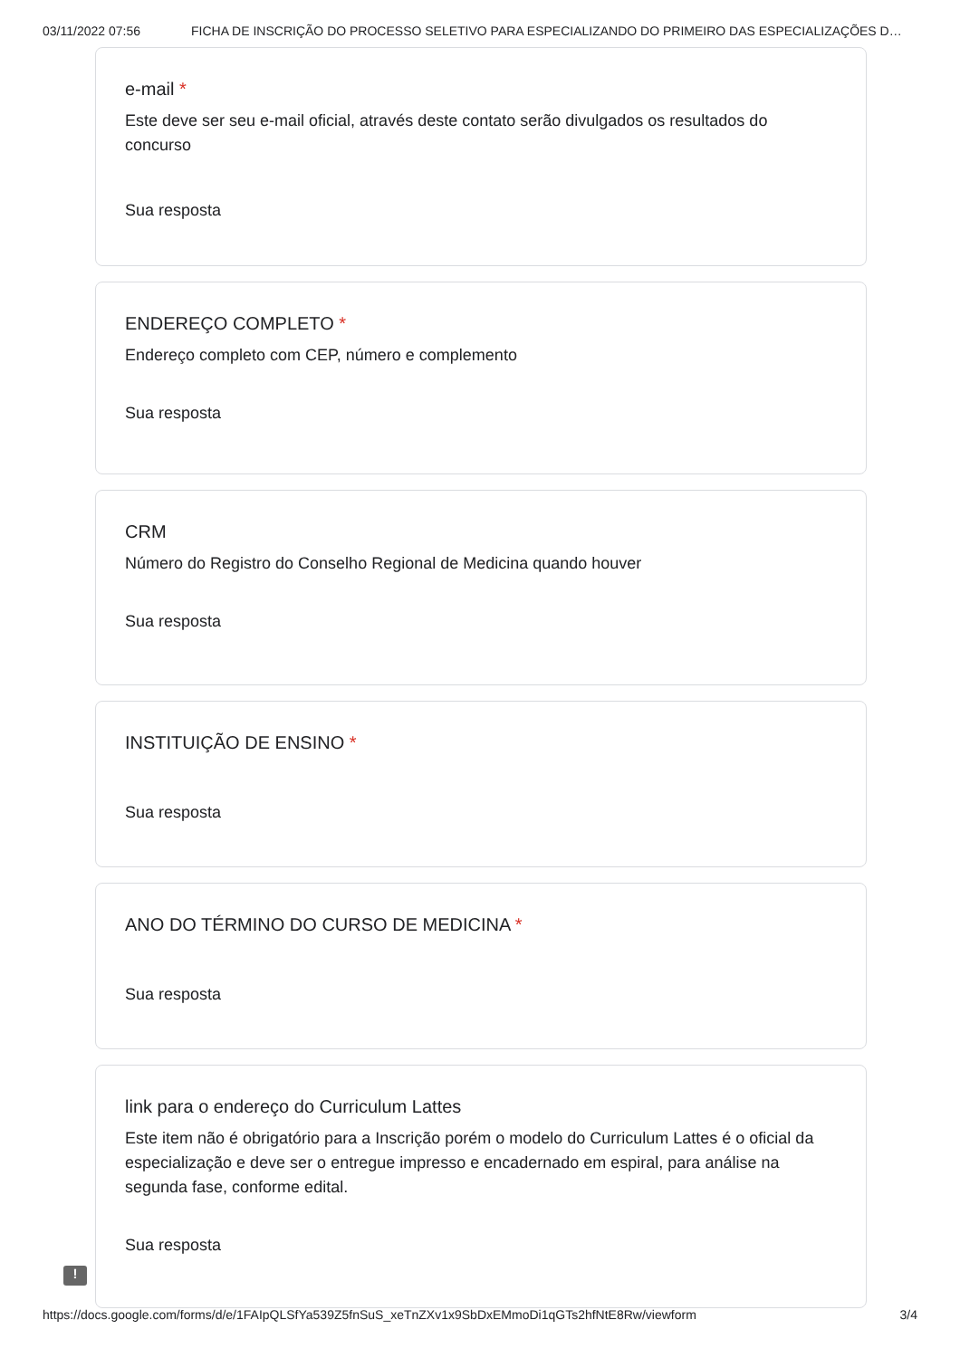03/11/2022 07:56 FICHA DE INSCRIÇÃO DO PROCESSO SELETIVO PARA ESPECIALIZANDO DO PRIMEIRO DAS ESPECIALIZAÇÕES D…
e-mail *
Este deve ser seu e-mail oficial, através deste contato serão divulgados os resultados do concurso
Sua resposta
ENDEREÇO COMPLETO *
Endereço completo com CEP, número e complemento
Sua resposta
CRM
Número do Registro do Conselho Regional de Medicina quando houver
Sua resposta
INSTITUIÇÃO DE ENSINO *
Sua resposta
ANO DO TÉRMINO DO CURSO DE MEDICINA *
Sua resposta
link para o endereço do Curriculum Lattes
Este item não é obrigatório para a Inscrição porém o modelo do Curriculum Lattes é o oficial da especialização e deve ser o entregue impresso e encadernado em espiral, para análise na segunda fase, conforme edital.
Sua resposta
!
https://docs.google.com/forms/d/e/1FAIpQLSfYa539Z5fnSuS_xeTnZXv1x9SbDxEMmoDi1qGTs2hfNtE8Rw/viewform 3/4